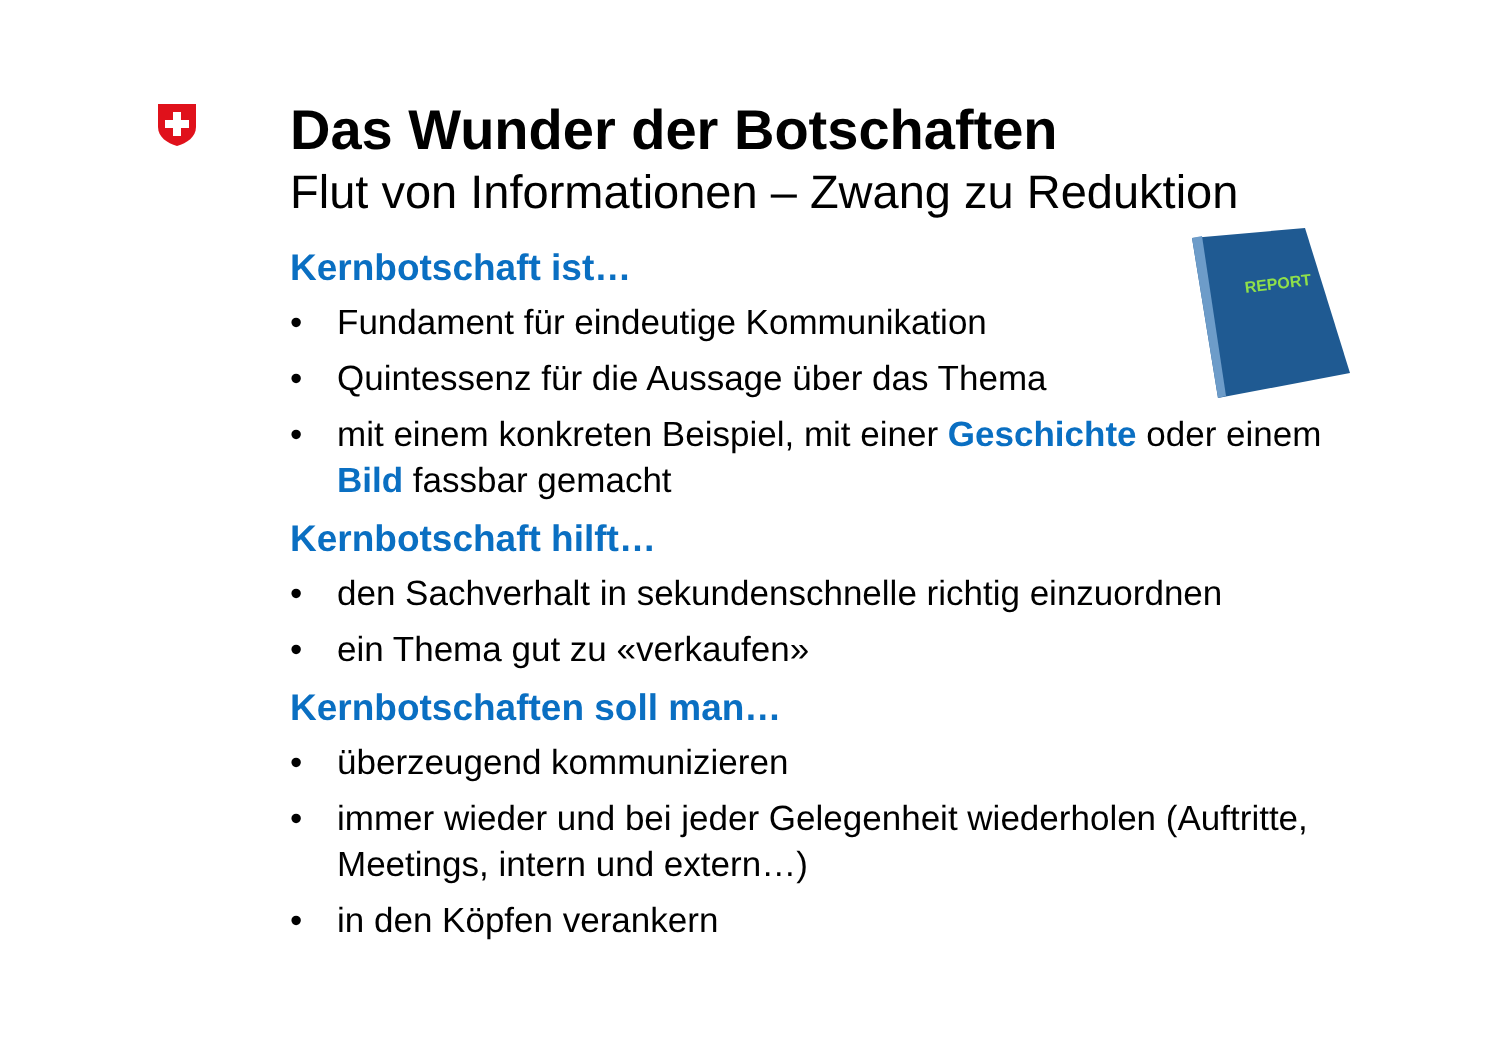REPORT
Das Wunder der Botschaften
Flut von Informationen – Zwang zu Reduktion
Kernbotschaft ist…
• Fundament für eindeutige Kommunikation
• Quintessenz für die Aussage über das Thema
• mit einem konkreten Beispiel, mit einer Geschichte oder einem Bild fassbar gemacht
Kernbotschaft hilft…
• den Sachverhalt in sekundenschnelle richtig einzuordnen
• ein Thema gut zu «verkaufen»
Kernbotschaften soll man…
• überzeugend kommunizieren
• immer wieder und bei jeder Gelegenheit wiederholen (Auftritte, Meetings, intern und extern…)
• in den Köpfen verankern